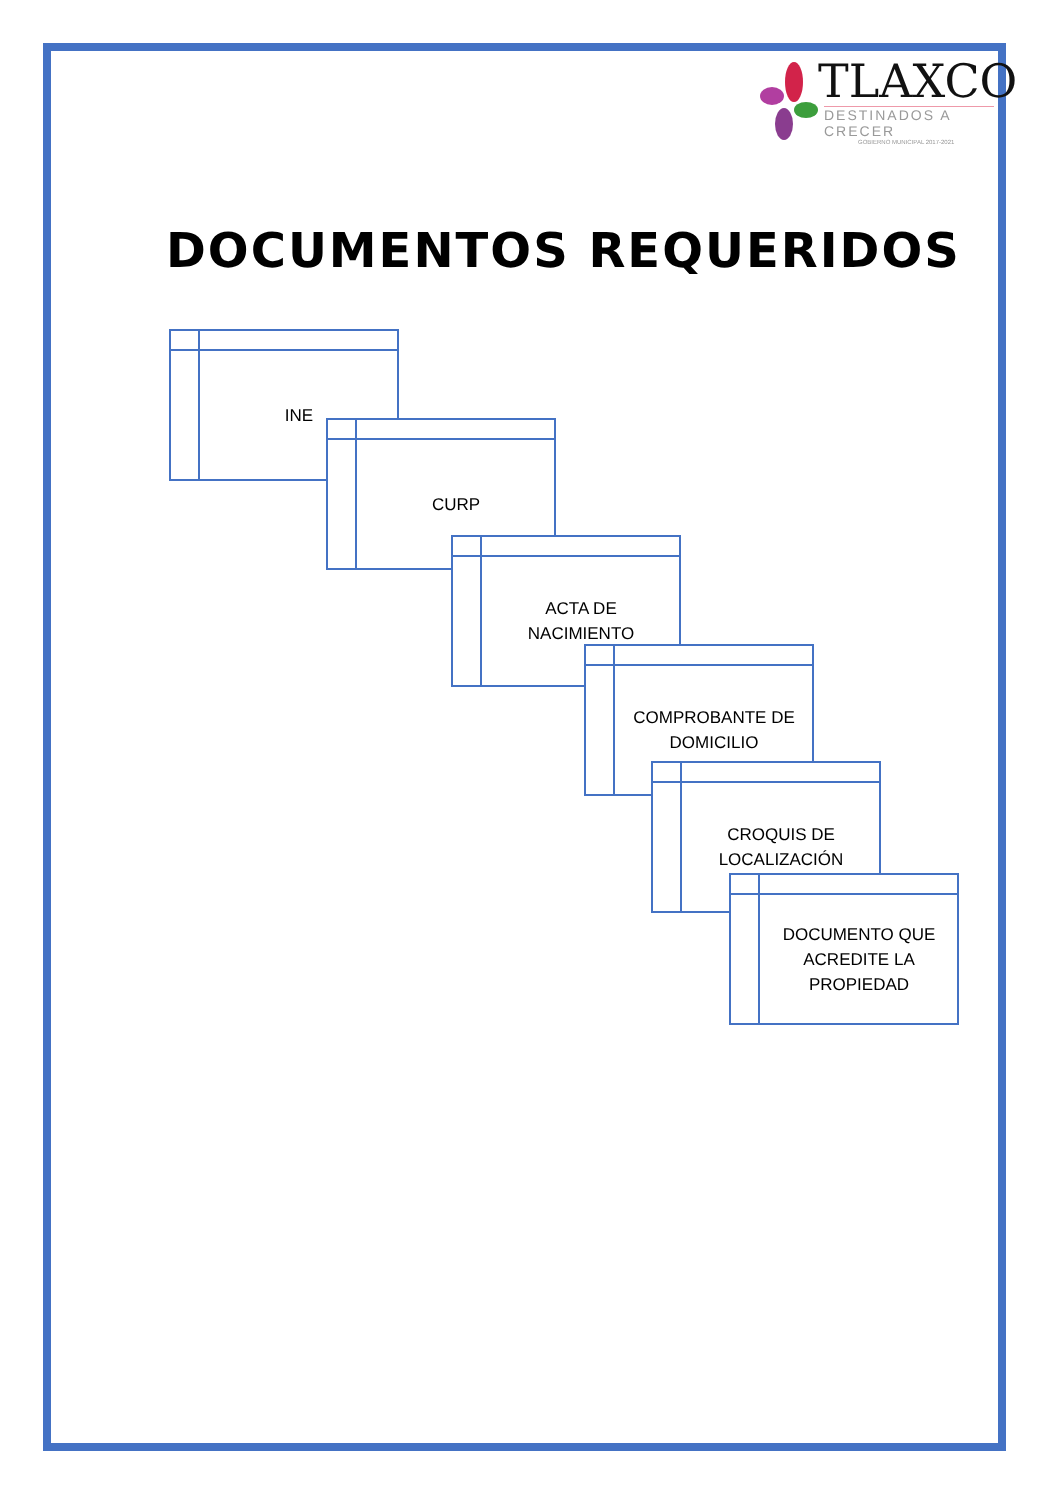TLAXCO
DESTINADOS A CRECER
GOBIERNO MUNICIPAL 2017-2021
DOCUMENTOS REQUERIDOS
INE
CURP
ACTA DE
NACIMIENTO
COMPROBANTE DE
DOMICILIO
CROQUIS DE
LOCALIZACIÓN
DOCUMENTO QUE
ACREDITE LA
PROPIEDAD